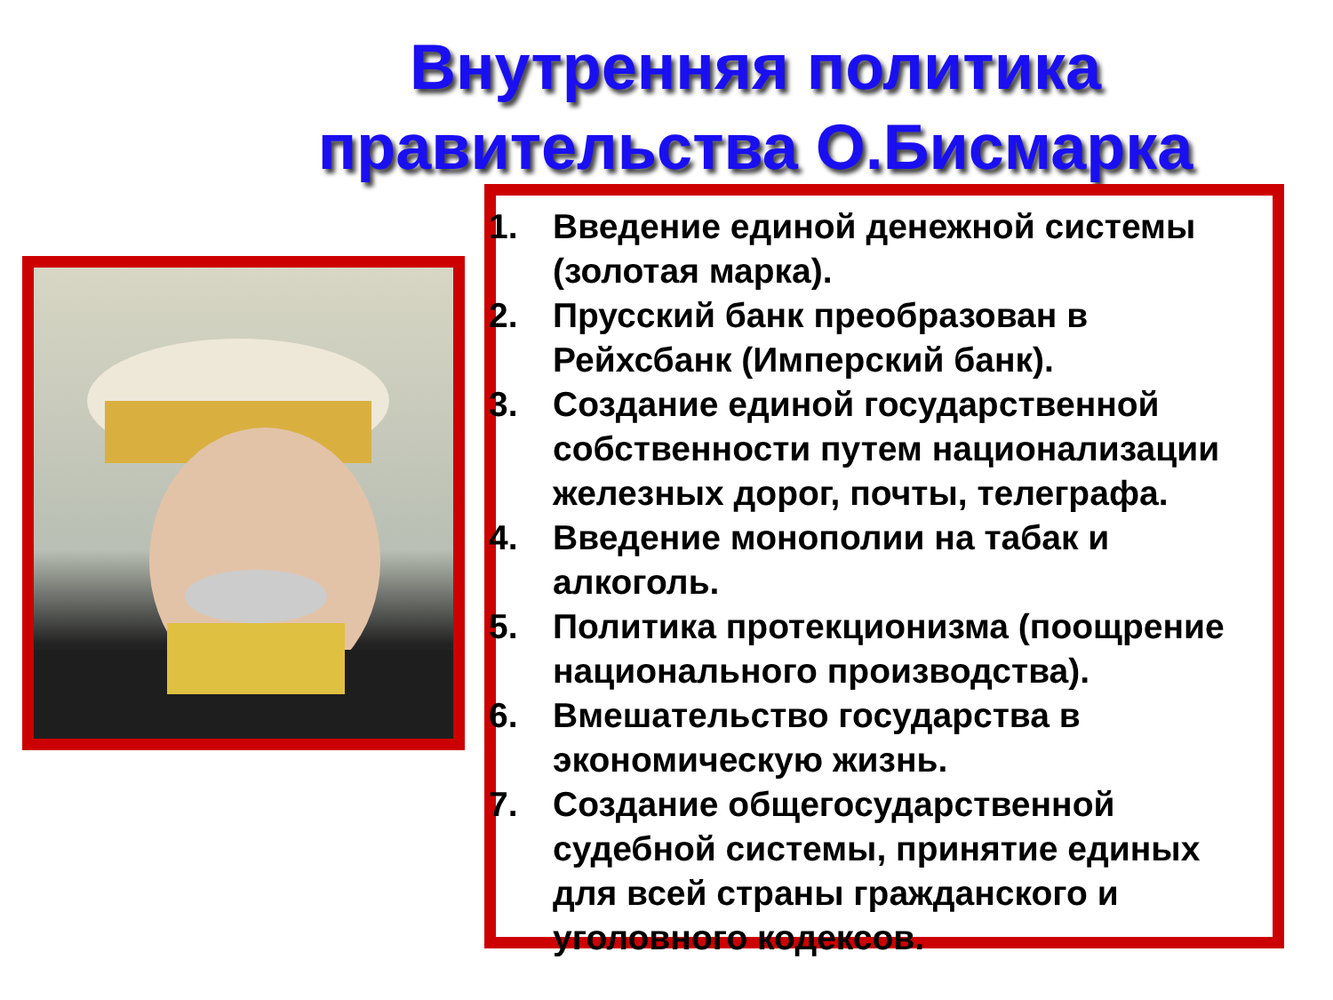Внутренняя политика правительства О.Бисмарка
1. Введение единой денежной системы (золотая марка).
2. Прусский банк преобразован в Рейхсбанк (Имперский банк).
3. Создание единой государственной собственности путем национализации железных дорог, почты, телеграфа.
4. Введение монополии на табак и алкоголь.
5. Политика протекционизма (поощрение национального производства).
6. Вмешательство государства в экономическую жизнь.
7. Создание общегосударственной судебной системы, принятие единых для всей страны гражданского и уголовного кодексов.